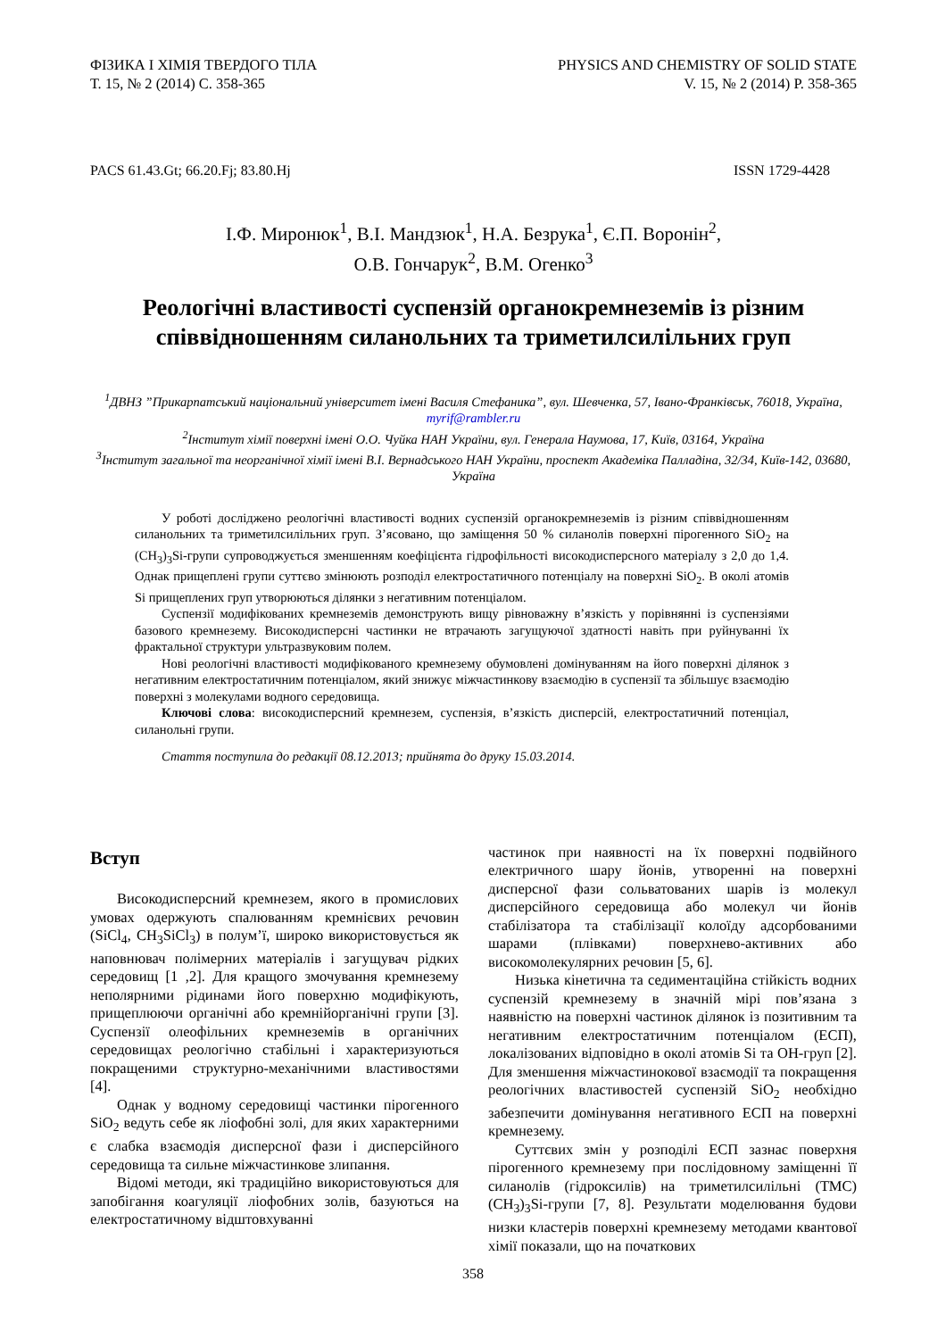ФІЗИКА І ХІМІЯ ТВЕРДОГО ТІЛА
Т. 15, № 2 (2014) С. 358-365
PHYSICS AND CHEMISTRY OF SOLID STATE
V. 15, № 2 (2014) P. 358-365
PACS 61.43.Gt; 66.20.Fj; 83.80.Hj ISSN 1729-4428
І.Ф. Миронюк<sup>1</sup>, В.І. Мандзюк<sup>1</sup>, Н.А. Безрука<sup>1</sup>, Є.П. Воронін<sup>2</sup>,
О.В. Гончарук<sup>2</sup>, В.М. Огенко<sup>3</sup>
Реологічні властивості суспензій органокремнеземів із різним співвідношенням силанольних та триметилсилільних груп
<sup>1</sup> ДВНЗ ”Прикарпатський національний університет імені Василя Стефаника”, вул. Шевченка, 57, Івано-Франківськ, 76018, Україна, myrif@rambler.ru
<sup>2</sup> Інститут хімії поверхні імені О.О. Чуйка НАН України, вул. Генерала Наумова, 17, Київ, 03164, Україна
<sup>3</sup> Інститут загальної та неорганічної хімії імені В.І. Вернадського НАН України, проспект Академіка Палладіна, 32/34, Київ-142, 03680, Україна
У роботі досліджено реологічні властивості водних суспензій органокремнеземів із різним співвідношенням силанольних та триметилсилільних груп. З’ясовано, що заміщення 50 % силанолів поверхні пірогенного SiO<sub>2</sub> на (CH<sub>3</sub>)<sub>3</sub>Si-групи супроводжується зменшенням коефіцієнта гідрофільності високодисперсного матеріалу з 2,0 до 1,4. Однак прищеплені групи суттєво змінюють розподіл електростатичного потенціалу на поверхні SiO<sub>2</sub>. В околі атомів Si прищеплених груп утворюються ділянки з негативним потенціалом.
Суспензії модифікованих кремнеземів демонструють вищу рівноважну в’язкість у порівнянні із суспензіями базового кремнезему. Високодисперсні частинки не втрачають загущуючої здатності навіть при руйнуванні їх фрактальної структури ультразвуковим полем.
Нові реологічні властивості модифікованого кремнезему обумовлені домінуванням на його поверхні ділянок з негативним електростатичним потенціалом, який знижує міжчастинкову взаємодію в суспензії та збільшує взаємодію поверхні з молекулами водного середовища.
Ключові слова: високодисперсний кремнезем, суспензія, в’язкість дисперсій, електростатичний потенціал, силанольні групи.
Стаття поступила до редакції 08.12.2013; прийнята до друку 15.03.2014.
Вступ
Високодисперсний кремнезем, якого в промислових умовах одержують спалюванням кремнієвих речовин (SiCl<sub>4</sub>, CH<sub>3</sub>SiCl<sub>3</sub>) в полум’ї, широко використовується як наповнювач полімерних матеріалів і загущувач рідких середовищ [1 ,2]. Для кращого змочування кремнезему неполярними рідинами його поверхню модифікують, прищеплюючи органічні або кремнійорганічні групи [3]. Суспензії олеофільних кремнеземів в органічних середовищах реологічно стабільні і характеризуються покращеними структурно-механічними властивостями [4].
Однак у водному середовищі частинки пірогенного SiO<sub>2</sub> ведуть себе як ліофобні золі, для яких характерними є слабка взаємодія дисперсної фази і дисперсійного середовища та сильне міжчастинкове злипання.
Відомі методи, які традиційно використовуються для запобігання коагуляції ліофобних золів, базуються на електростатичному відштовхуванні
частинок при наявності на їх поверхні подвійного електричного шару йонів, утворенні на поверхні дисперсної фази сольватованих шарів із молекул дисперсійного середовища або молекул чи йонів стабілізатора та стабілізації колоїду адсорбованими шарами (плівками) поверхнево-активних або високомолекулярних речовин [5, 6].
Низька кінетична та седиментаційна стійкість водних суспензій кремнезему в значній мірі пов’язана з наявністю на поверхні частинок ділянок із позитивним та негативним електростатичним потенціалом (ЕСП), локалізованих відповідно в околі атомів Si та OH-груп [2]. Для зменшення міжчастинокової взаємодії та покращення реологічних властивостей суспензій SiO<sub>2</sub> необхідно забезпечити домінування негативного ЕСП на поверхні кремнезему.
Суттєвих змін у розподілі ЕСП зазнає поверхня пірогенного кремнезему при послідовному заміщенні її силанолів (гідроксилів) на триметилсилільні (ТМС) (CH<sub>3</sub>)<sub>3</sub>Si-групи [7, 8]. Результати моделювання будови низки кластерів поверхні кремнезему методами квантової хімії показали, що на початкових
358